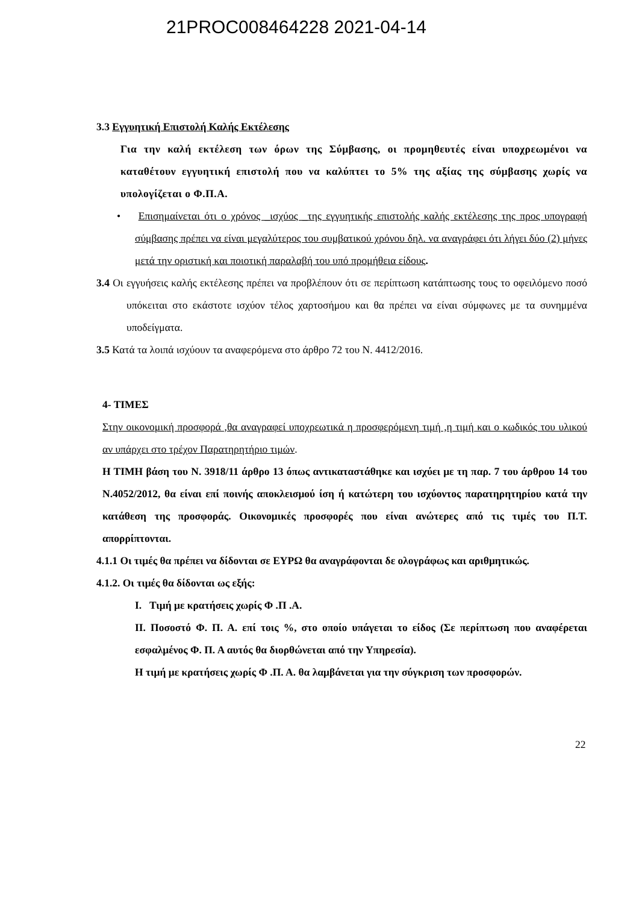21PROC008464228 2021-04-14
3.3 Εγγυητική Επιστολή Καλής Εκτέλεσης
Για την καλή εκτέλεση των όρων της Σύμβασης, οι προμηθευτές είναι υποχρεωμένοι να καταθέτουν εγγυητική επιστολή που να καλύπτει το 5% της αξίας της σύμβασης χωρίς να υπολογίζεται ο Φ.Π.Α.
• Επισημαίνεται ότι ο χρόνος _ισχύος _της εγγυητικής επιστολής καλής εκτέλεσης της προς υπογραφή σύμβασης πρέπει να είναι μεγαλύτερος του συμβατικού χρόνου δηλ. να αναγράφει ότι λήγει δύο (2) μήνες μετά την οριστική και ποιοτική παραλαβή του υπό προμήθεια είδους.
3.4 Οι εγγυήσεις καλής εκτέλεσης πρέπει να προβλέπουν ότι σε περίπτωση κατάπτωσης τους το οφειλόμενο ποσό υπόκειται στο εκάστοτε ισχύον τέλος χαρτοσήμου και θα πρέπει να είναι σύμφωνες με τα συνημμένα υποδείγματα.
3.5 Κατά τα λοιπά ισχύουν τα αναφερόμενα στο άρθρο 72 του Ν. 4412/2016.
4- ΤΙΜΕΣ
Στην οικονομική προσφορά ,θα αναγραφεί υποχρεωτικά η προσφερόμενη τιμή ,η τιμή και ο κωδικός του υλικού αν υπάρχει στο τρέχον Παρατηρητήριο τιμών.
Η ΤΙΜΗ βάση του Ν. 3918/11 άρθρο 13 όπως αντικαταστάθηκε και ισχύει με τη παρ. 7 του άρθρου 14 του Ν.4052/2012, θα είναι επί ποινής αποκλεισμού ίση ή κατώτερη του ισχύοντος παρατηρητηρίου κατά την κατάθεση της προσφοράς. Οικονομικές προσφορές που είναι ανώτερες από τις τιμές του Π.Τ. απορρίπτονται.
4.1.1 Οι τιμές θα πρέπει να δίδονται σε ΕΥΡΩ θα αναγράφονται δε ολογράφως και αριθμητικώς.
4.1.2. Οι τιμές θα δίδονται ως εξής:
Ι. Τιμή με κρατήσεις χωρίς Φ .Π .Α.
ΙΙ. Ποσοστό Φ. Π. Α. επί τοις %, στο οποίο υπάγεται το είδος (Σε περίπτωση που αναφέρεται εσφαλμένος Φ. Π. Α αυτός θα διορθώνεται από την Υπηρεσία).
Η τιμή με κρατήσεις χωρίς Φ .Π. Α. θα λαμβάνεται για την σύγκριση των προσφορών.
22